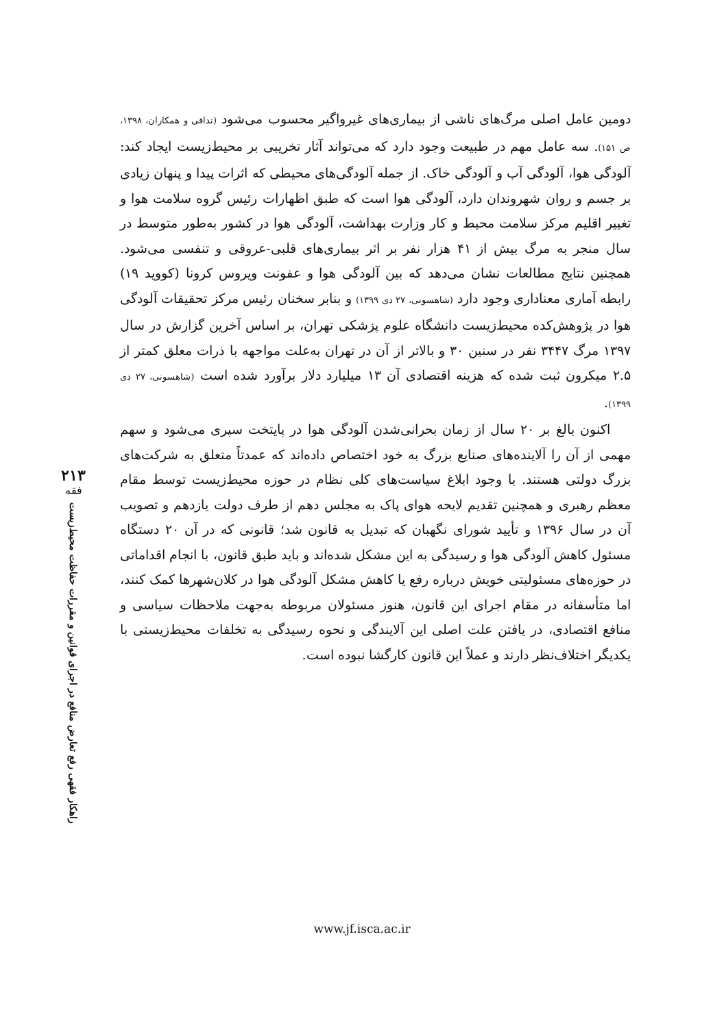دومین عامل اصلی مرگ‌های ناشی از بیماری‌های غیرواگیر محسوب می‌شود (ندافی و همکاران، ۱۳۹۸، ص ۱۵۱). سه عامل مهم در طبیعت وجود دارد که می‌تواند آثار تخریبی بر محیط‌زیست ایجاد کند: آلودگی هوا، آلودگی آب و آلودگی خاک. از جمله آلودگی‌های محیطی که اثرات پیدا و پنهان زیادی بر جسم و روان شهروندان دارد، آلودگی هوا است که طبق اظهارات رئیس گروه سلامت هوا و تغییر اقلیم مرکز سلامت محیط و کار وزارت بهداشت، آلودگی هوا در کشور به‌طور متوسط در سال منجر به مرگ بیش از ۴۱ هزار نفر بر اثر بیماری‌های قلبی-عروقی و تنفسی می‌شود. همچنین نتایج مطالعات نشان می‌دهد که بین آلودگی هوا و عفونت ویروس کرونا (کووید ۱۹) رابطه آماری معناداری وجود دارد (شاهسونی، ۲۷ دی ۱۳۹۹) و بنابر سخنان رئیس مرکز تحقیقات آلودگی هوا در پژوهش‌کده محیط‌زیست دانشگاه علوم پزشکی تهران، بر اساس آخرین گزارش در سال ۱۳۹۷ مرگ ۳۴۴۷ نفر در سنین ۳۰ و بالاتر از آن در تهران به‌علت مواجهه با ذرات معلق کمتر از ۲.۵ میکرون ثبت شده که هزینه اقتصادی آن ۱۳ میلیارد دلار برآورد شده است (شاهسونی، ۲۷ دی ۱۳۹۹).
اکنون بالغ بر ۲۰ سال از زمان بحرانی‌شدن آلودگی هوا در پایتخت سپری می‌شود و سهم مهمی از آن را آلاینده‌های صنایع بزرگ به خود اختصاص داده‌اند که عمدتاً متعلق به شرکت‌های بزرگ دولتی هستند. با وجود ابلاغ سیاست‌های کلی نظام در حوزه محیط‌زیست توسط مقام معظم رهبری و همچنین تقدیم لایحه هوای پاک به مجلس دهم از طرف دولت یازدهم و تصویب آن در سال ۱۳۹۶ و تأیید شورای نگهبان که تبدیل به قانون شد؛ قانونی که در آن ۲۰ دستگاه مسئول کاهش آلودگی هوا و رسیدگی به این مشکل شده‌اند و باید طبق قانون، با انجام اقداماتی در حوزه‌های مسئولیتی خویش درباره رفع یا کاهش مشکل آلودگی هوا در کلان‌شهرها کمک کنند، اما متأسفانه در مقام اجرای این قانون، هنوز مسئولان مربوطه به‌جهت ملاحظات سیاسی و منافع اقتصادی، در یافتن علت اصلی این آلایندگی و نحوه رسیدگی به تخلفات محیط‌زیستی با یکدیگر اختلاف‌نظر دارند و عملاً این قانون کارگشا نبوده است.
۲۱۳
فقه
راهکار فقهی رفع تعارض منافع در اجرای قوانین و مقررات حفاظت محیط‌زیست
www.jf.isca.ac.ir